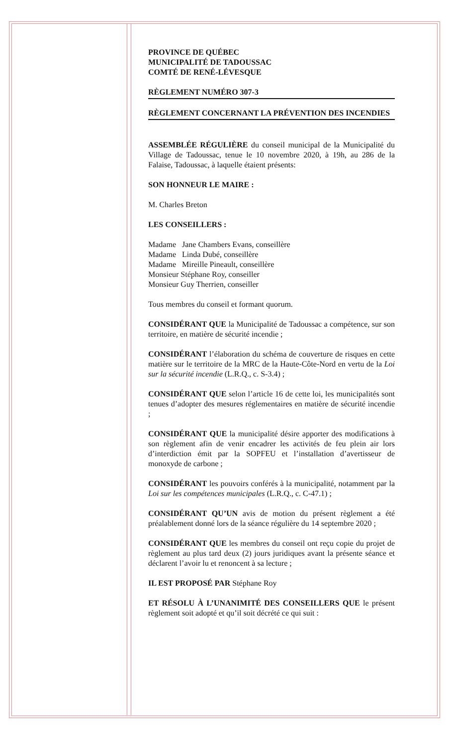PROVINCE DE QUÉBEC
MUNICIPALITÉ DE TADOUSSAC
COMTÉ DE RENÉ-LÉVESQUE
RÈGLEMENT NUMÉRO 307-3
RÈGLEMENT CONCERNANT LA PRÉVENTION DES INCENDIES
ASSEMBLÉE RÉGULIÈRE du conseil municipal de la Municipalité du Village de Tadoussac, tenue le 10 novembre 2020, à 19h, au 286 de la Falaise, Tadoussac, à laquelle étaient présents:
SON HONNEUR LE MAIRE :
M. Charles Breton
LES CONSEILLERS :
Madame Jane Chambers Evans, conseillère
Madame Linda Dubé, conseillère
Madame Mireille Pineault, conseillère
Monsieur Stéphane Roy, conseiller
Monsieur Guy Therrien, conseiller
Tous membres du conseil et formant quorum.
CONSIDÉRANT QUE la Municipalité de Tadoussac a compétence, sur son territoire, en matière de sécurité incendie ;
CONSIDÉRANT l’élaboration du schéma de couverture de risques en cette matière sur le territoire de la MRC de la Haute-Côte-Nord en vertu de la Loi sur la sécurité incendie (L.R.Q., c. S-3.4) ;
CONSIDÉRANT QUE selon l’article 16 de cette loi, les municipalités sont tenues d’adopter des mesures réglementaires en matière de sécurité incendie ;
CONSIDÉRANT QUE la municipalité désire apporter des modifications à son règlement afin de venir encadrer les activités de feu plein air lors d’interdiction émit par la SOPFEU et l’installation d’avertisseur de monoxyde de carbone ;
CONSIDÉRANT les pouvoirs conférés à la municipalité, notamment par la Loi sur les compétences municipales (L.R.Q., c. C-47.1) ;
CONSIDÉRANT QU’UN avis de motion du présent règlement a été préalablement donné lors de la séance régulière du 14 septembre 2020 ;
CONSIDÉRANT QUE les membres du conseil ont reçu copie du projet de règlement au plus tard deux (2) jours juridiques avant la présente séance et déclarent l’avoir lu et renoncent à sa lecture ;
IL EST PROPOSÉ PAR Stéphane Roy
ET RÉSOLU À L’UNANIMITÉ DES CONSEILLERS QUE le présent règlement soit adopté et qu’il soit décrété ce qui suit :